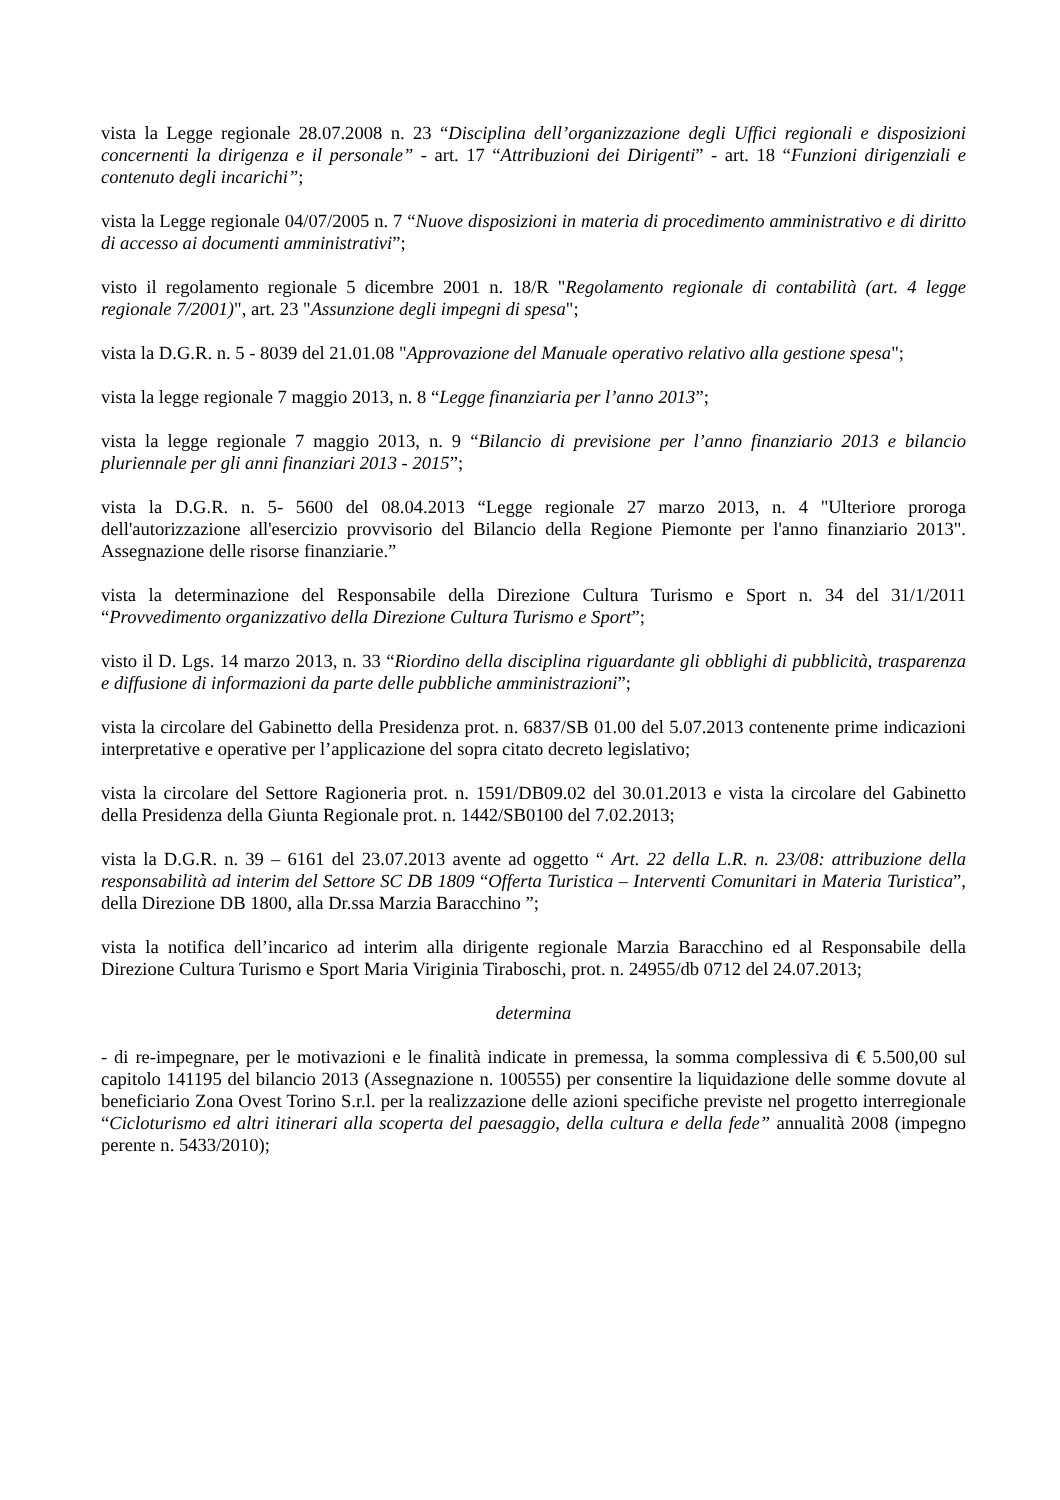vista la Legge regionale 28.07.2008 n. 23 “Disciplina dell’organizzazione degli Uffici regionali e disposizioni concernenti la dirigenza e il personale” - art. 17 “Attribuzioni dei Dirigenti” - art. 18 “Funzioni dirigenziali e contenuto degli incarichi”;
vista la Legge regionale 04/07/2005 n. 7 “Nuove disposizioni in materia di procedimento amministrativo e di diritto di accesso ai documenti amministrativi”;
visto il regolamento regionale 5 dicembre 2001 n. 18/R "Regolamento regionale di contabilità (art. 4 legge regionale 7/2001)", art. 23 "Assunzione degli impegni di spesa";
vista la D.G.R. n. 5 - 8039 del 21.01.08 "Approvazione del Manuale operativo relativo alla gestione spesa";
vista la legge regionale 7 maggio 2013, n. 8 “Legge finanziaria per l’anno 2013”;
vista la legge regionale 7 maggio 2013, n. 9 “Bilancio di previsione per l’anno finanziario 2013 e bilancio pluriennale per gli anni finanziari 2013 - 2015”;
vista la D.G.R. n. 5- 5600 del 08.04.2013 “Legge regionale 27 marzo 2013, n. 4 "Ulteriore proroga dell'autorizzazione all'esercizio provvisorio del Bilancio della Regione Piemonte per l'anno finanziario 2013". Assegnazione delle risorse finanziarie.”
vista la determinazione del Responsabile della Direzione Cultura Turismo e Sport n. 34 del 31/1/2011 “Provvedimento organizzativo della Direzione Cultura Turismo e Sport”;
visto il D. Lgs. 14 marzo 2013, n. 33 “Riordino della disciplina riguardante gli obblighi di pubblicità, trasparenza e diffusione di informazioni da parte delle pubbliche amministrazioni”;
vista la circolare del Gabinetto della Presidenza prot. n. 6837/SB 01.00 del 5.07.2013 contenente prime indicazioni interpretative e operative per l’applicazione del sopra citato decreto legislativo;
vista la circolare del Settore Ragioneria prot. n. 1591/DB09.02 del 30.01.2013 e vista la circolare del Gabinetto della Presidenza della Giunta Regionale prot. n. 1442/SB0100 del 7.02.2013;
vista la D.G.R. n. 39 – 6161 del 23.07.2013 avente ad oggetto “ Art. 22 della L.R. n. 23/08: attribuzione della responsabilità ad interim del Settore SC DB 1809 “Offerta Turistica – Interventi Comunitari in Materia Turistica”, della Direzione DB 1800, alla Dr.ssa Marzia Baracchino ”;
vista la notifica dell’incarico ad interim alla dirigente regionale Marzia Baracchino ed al Responsabile della Direzione Cultura Turismo e Sport Maria Viriginia Tiraboschi, prot. n. 24955/db 0712 del 24.07.2013;
determina
- di re-impegnare, per le motivazioni e le finalità indicate in premessa, la somma complessiva di € 5.500,00 sul capitolo 141195 del bilancio 2013 (Assegnazione n. 100555) per consentire la liquidazione delle somme dovute al beneficiario Zona Ovest Torino S.r.l. per la realizzazione delle azioni specifiche previste nel progetto interregionale “Cicloturismo ed altri itinerari alla scoperta del paesaggio, della cultura e della fede” annualità 2008 (impegno perente n. 5433/2010);